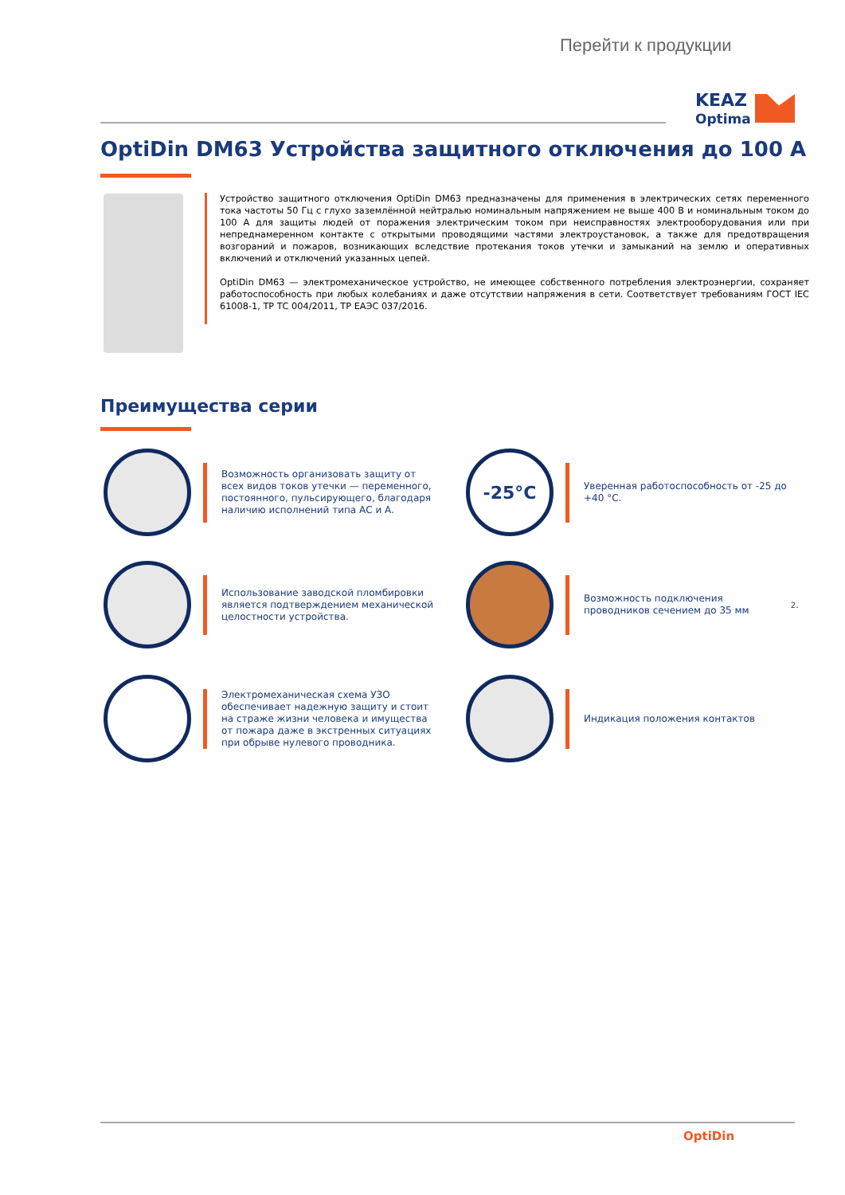Перейти к продукции
KEAZ
Optima
OptiDin DM63 Устройства защитного отключения до 100 А
Устройство защитного отключения OptiDin DM63 предназначены для применения в электрических сетях переменного тока частоты 50 Гц с глухо заземлённой нейтралью номинальным напряжением не выше 400 В и номинальным током до 100 А для защиты людей от поражения электрическим током при неисправностях электрооборудования или при непреднамеренном контакте с открытыми проводящими частями электроустановок, а также для предотвращения возгораний и пожаров, возникающих вследствие протекания токов утечки и замыканий на землю и оперативных включений и отключений указанных цепей.
OptiDin DM63 — электромеханическое устройство, не имеющее собственного потребления электроэнергии, сохраняет работоспособность при любых колебаниях и даже отсутствии напряжения в сети. Соответствует требованиям ГОСТ IEC 61008-1, ТР ТС 004/2011, ТР ЕАЭС 037/2016.
Преимущества серии
Возможность организовать защиту от всех видов токов утечки — переменного, постоянного, пульсирующего, благодаря наличию исполнений типа АС и А.
-25°C
Уверенная работоспособность от -25 до +40 °С.
Использование заводской пломбировки является подтверждением механической целостности устройства.
Возможность подключения проводников сечением до 35 мм<sup>2</sup>.
Электромеханическая схема УЗО обеспечивает надежную защиту и стоит на страже жизни человека и имущества от пожара даже в экстренных ситуациях при обрыве нулевого проводника.
Индикация положения контактов
OptiDin